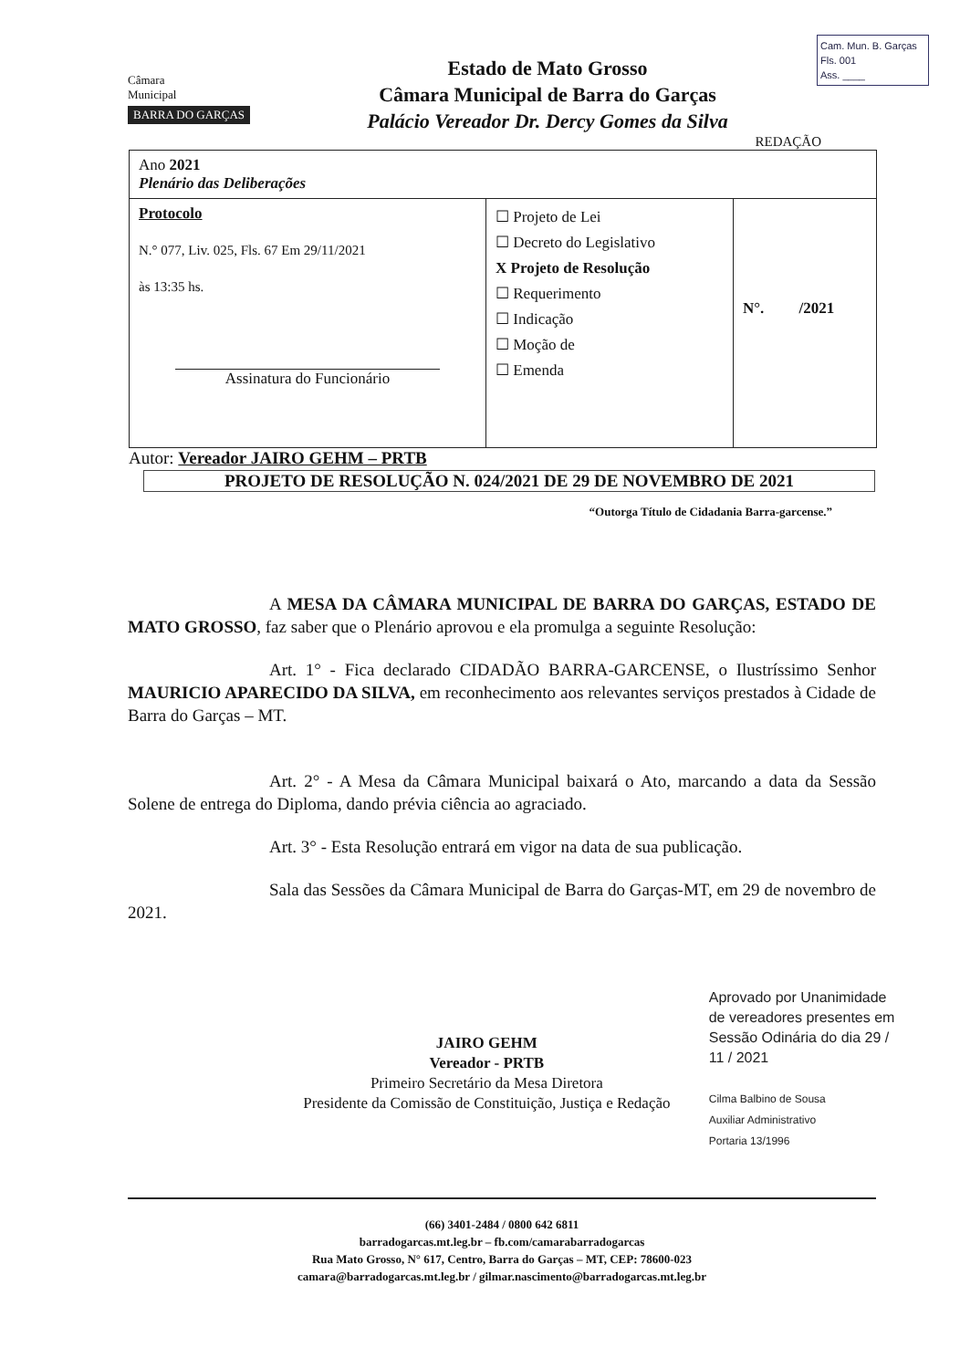Cam. Mun. B. Garças
Fls. 001
Ass. ____
Câmara
Municipal
BARRA DO GARÇAS
Estado de Mato Grosso
Câmara Municipal de Barra do Garças
Palácio Vereador Dr. Dercy Gomes da Silva
REDAÇÃO
| Ano 2021 Plenário das Deliberações | | |
| Protocolo N.° 077, Liv. 025, Fls. 67 Em 29/11/2021 às 13:35 hs. Assinatura do Funcionário | ☐ Projeto de Lei ☐ Decreto do Legislativo X Projeto de Resolução ☐ Requerimento ☐ Indicação ☐ Moção de ☐ Emenda | N°. /2021 |
Autor: Vereador JAIRO GEHM – PRTB
PROJETO DE RESOLUÇÃO N. 024/2021 DE 29 DE NOVEMBRO DE 2021
“Outorga Título de Cidadania Barra-garcense.”
A MESA DA CÂMARA MUNICIPAL DE BARRA DO GARÇAS, ESTADO DE MATO GROSSO, faz saber que o Plenário aprovou e ela promulga a seguinte Resolução:
Art. 1° - Fica declarado CIDADÃO BARRA-GARCENSE, o Ilustríssimo Senhor MAURICIO APARECIDO DA SILVA, em reconhecimento aos relevantes serviços prestados à Cidade de Barra do Garças – MT.
Art. 2° - A Mesa da Câmara Municipal baixará o Ato, marcando a data da Sessão Solene de entrega do Diploma, dando prévia ciência ao agraciado.
Art. 3° - Esta Resolução entrará em vigor na data de sua publicação.
Sala das Sessões da Câmara Municipal de Barra do Garças-MT, em 29 de novembro de 2021.
JAIRO GEHM
Vereador - PRTB
Primeiro Secretário da Mesa Diretora
Presidente da Comissão de Constituição, Justiça e Redação
Aprovado por Unanimidade de vereadores presentes em Sessão Odinária do dia 29 / 11 / 2021
Cilma Balbino de Sousa
Auxiliar Administrativo
Portaria 13/1996
(66) 3401-2484 / 0800 642 6811
barradogarcas.mt.leg.br – fb.com/camarabarradogarcas
Rua Mato Grosso, N° 617, Centro, Barra do Garças – MT, CEP: 78600-023
camara@barradogarcas.mt.leg.br / gilmar.nascimento@barradogarcas.mt.leg.br